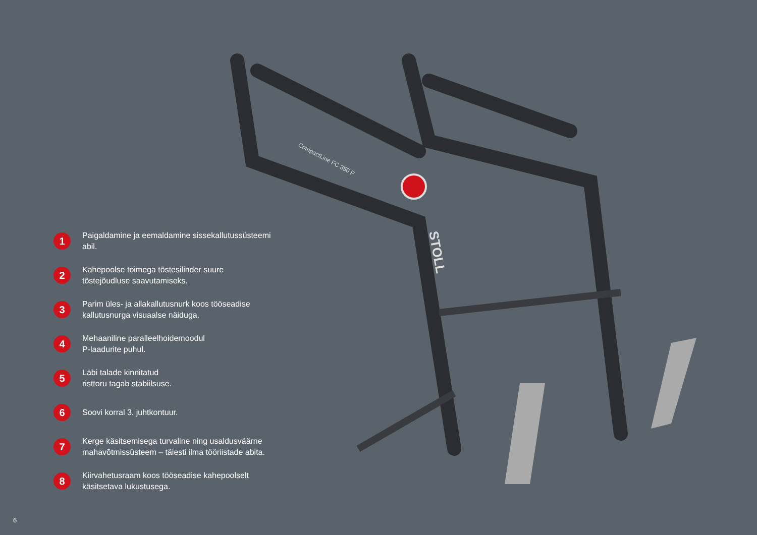CompactLine FC 350 P
STOLL
1
Paigaldamine ja eemaldamine sissekallutussüsteemi abil.
2
Kahepoolse toimega tõstesilinder suure
tõstejõudluse saavutamiseks.
3
Parim üles- ja allakallutusnurk koos tööseadise
kallutusnurga visuaalse näiduga.
4
Mehaaniline paralleelhoidemoodul
P-laadurite puhul.
5
Läbi talade kinnitatud
risttoru tagab stabiilsuse.
6
Soovi korral 3. juhtkontuur.
7
Kerge käsitsemisega turvaline ning usaldusväärne
mahavõtmissüsteem – täiesti ilma tööriistade abita.
8
Kiirvahetusraam koos tööseadise kahepoolselt
käsitsetava lukustusega.
6